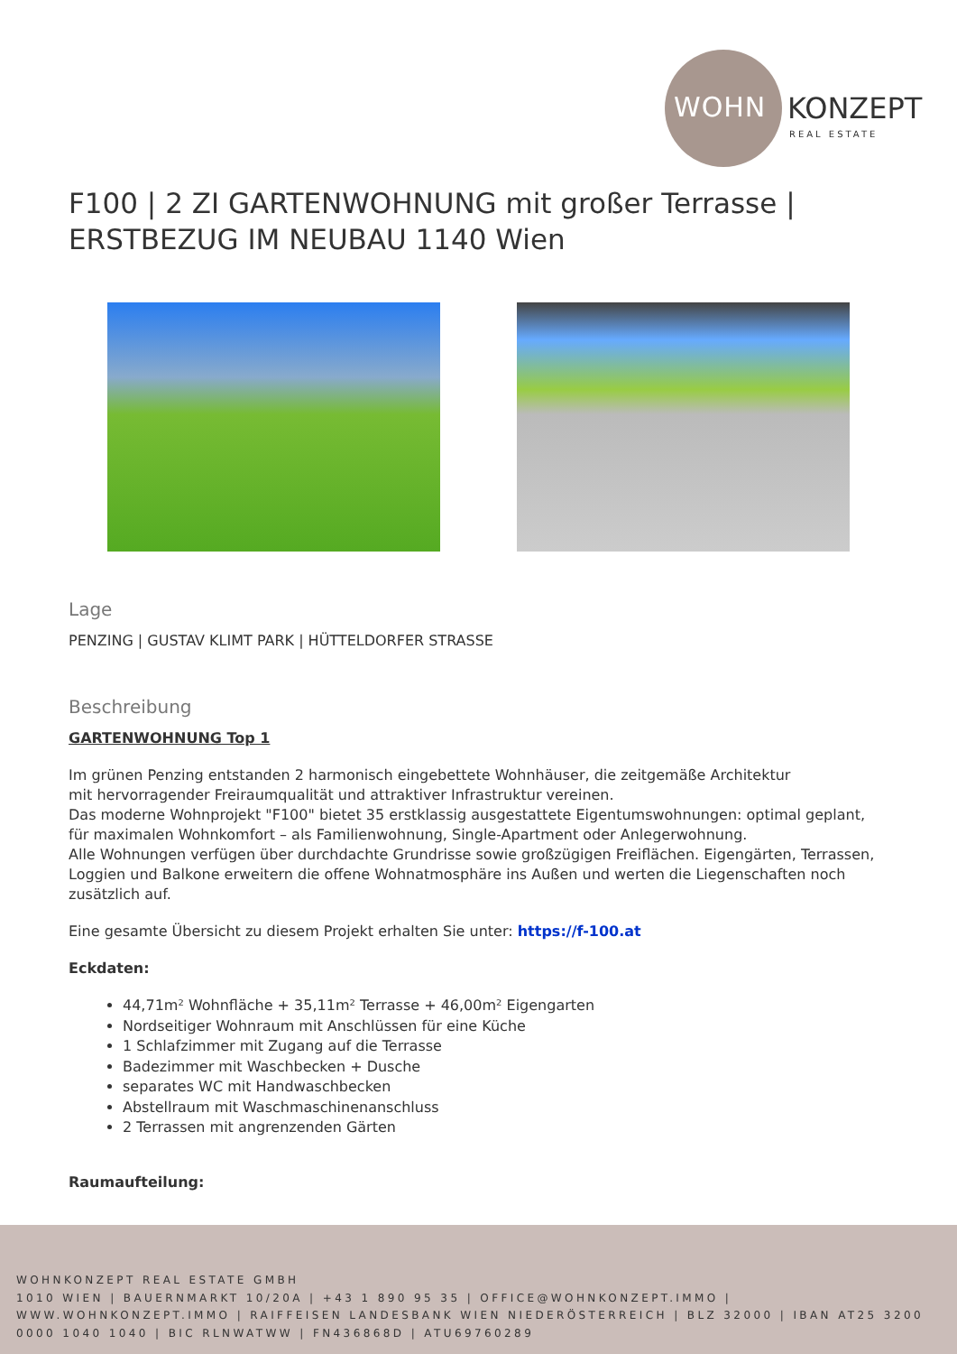WOHN KONZEPT
REAL ESTATE
F100 | 2 ZI GARTENWOHNUNG mit großer Terrasse | ERSTBEZUG IM NEUBAU 1140 Wien
Lage
PENZING | GUSTAV KLIMT PARK | HÜTTELDORFER STRASSE
Beschreibung
GARTENWOHNUNG Top 1
Im grünen Penzing entstanden 2 harmonisch eingebettete Wohnhäuser, die zeitgemäße Architektur
mit hervorragender Freiraumqualität und attraktiver Infrastruktur vereinen.
Das moderne Wohnprojekt "F100" bietet 35 erstklassig ausgestattete Eigentumswohnungen: optimal geplant, für maximalen Wohnkomfort – als Familienwohnung, Single-Apartment oder Anlegerwohnung.
Alle Wohnungen verfügen über durchdachte Grundrisse sowie großzügigen Freiflächen. Eigengärten, Terrassen, Loggien und Balkone erweitern die offene Wohnatmosphäre ins Außen und werten die Liegenschaften noch zusätzlich auf.
Eine gesamte Übersicht zu diesem Projekt erhalten Sie unter: https://f-100.at
Eckdaten:
44,71m² Wohnfläche + 35,11m² Terrasse + 46,00m² Eigengarten
Nordseitiger Wohnraum mit Anschlüssen für eine Küche
1 Schlafzimmer mit Zugang auf die Terrasse
Badezimmer mit Waschbecken + Dusche
separates WC mit Handwaschbecken
Abstellraum mit Waschmaschinenanschluss
2 Terrassen mit angrenzenden Gärten
Raumaufteilung:
WOHNKONZEPT REAL ESTATE GMBH
1010 WIEN | BAUERNMARKT 10/20A | +43 1 890 95 35 | OFFICE@WOHNKONZEPT.IMMO | WWW.WOHNKONZEPT.IMMO | RAIFFEISEN LANDESBANK WIEN NIEDERÖSTERREICH | BLZ 32000 | IBAN AT25 3200 0000 1040 1040 | BIC RLNWATWW | FN436868D | ATU69760289